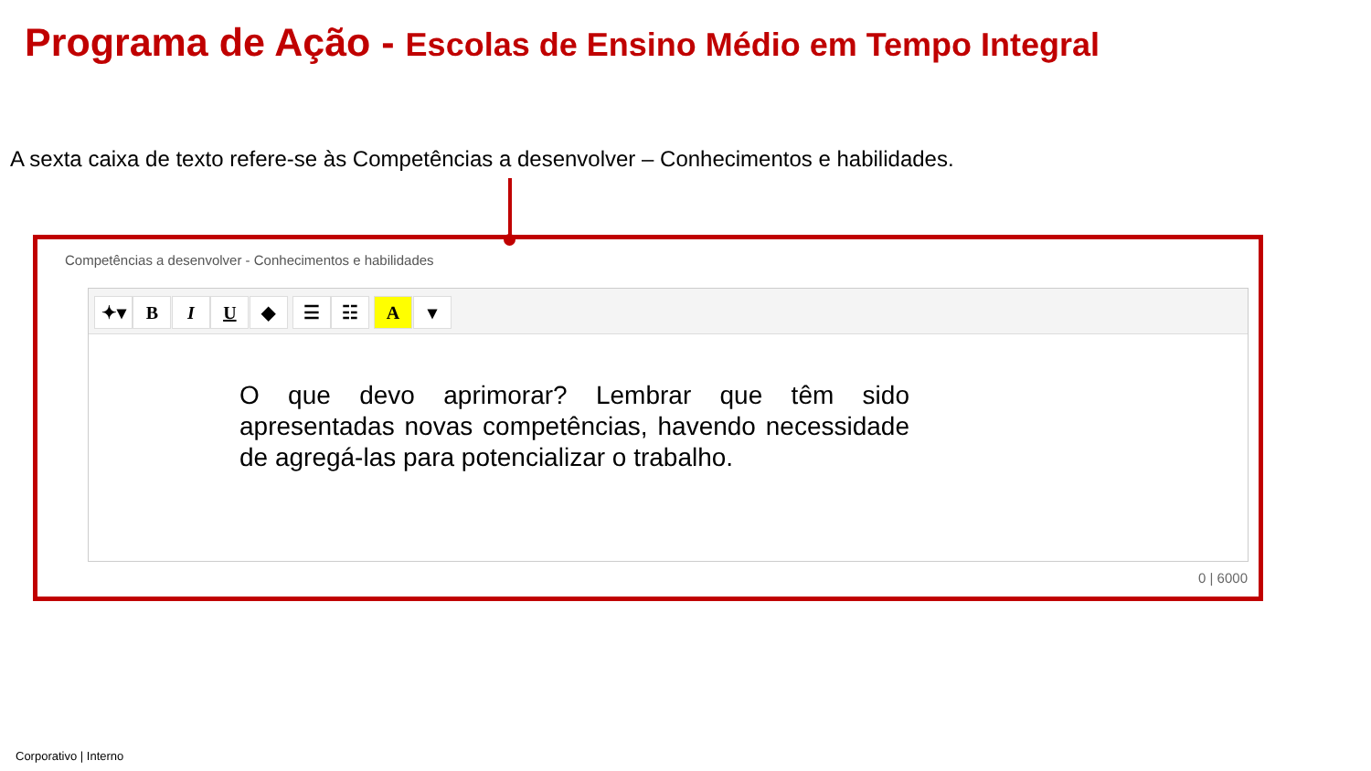Programa de Ação - Escolas de Ensino Médio em Tempo Integral
A sexta caixa de texto refere-se às Competências a desenvolver – Conhecimentos e habilidades.
Competências a desenvolver - Conhecimentos e habilidades
✦▾ B I U ◆ ☰ ☷ A ▾
O que devo aprimorar? Lembrar que têm sido apresentadas novas competências, havendo necessidade de agregá-las para potencializar o trabalho.
0 | 6000
Corporativo | Interno